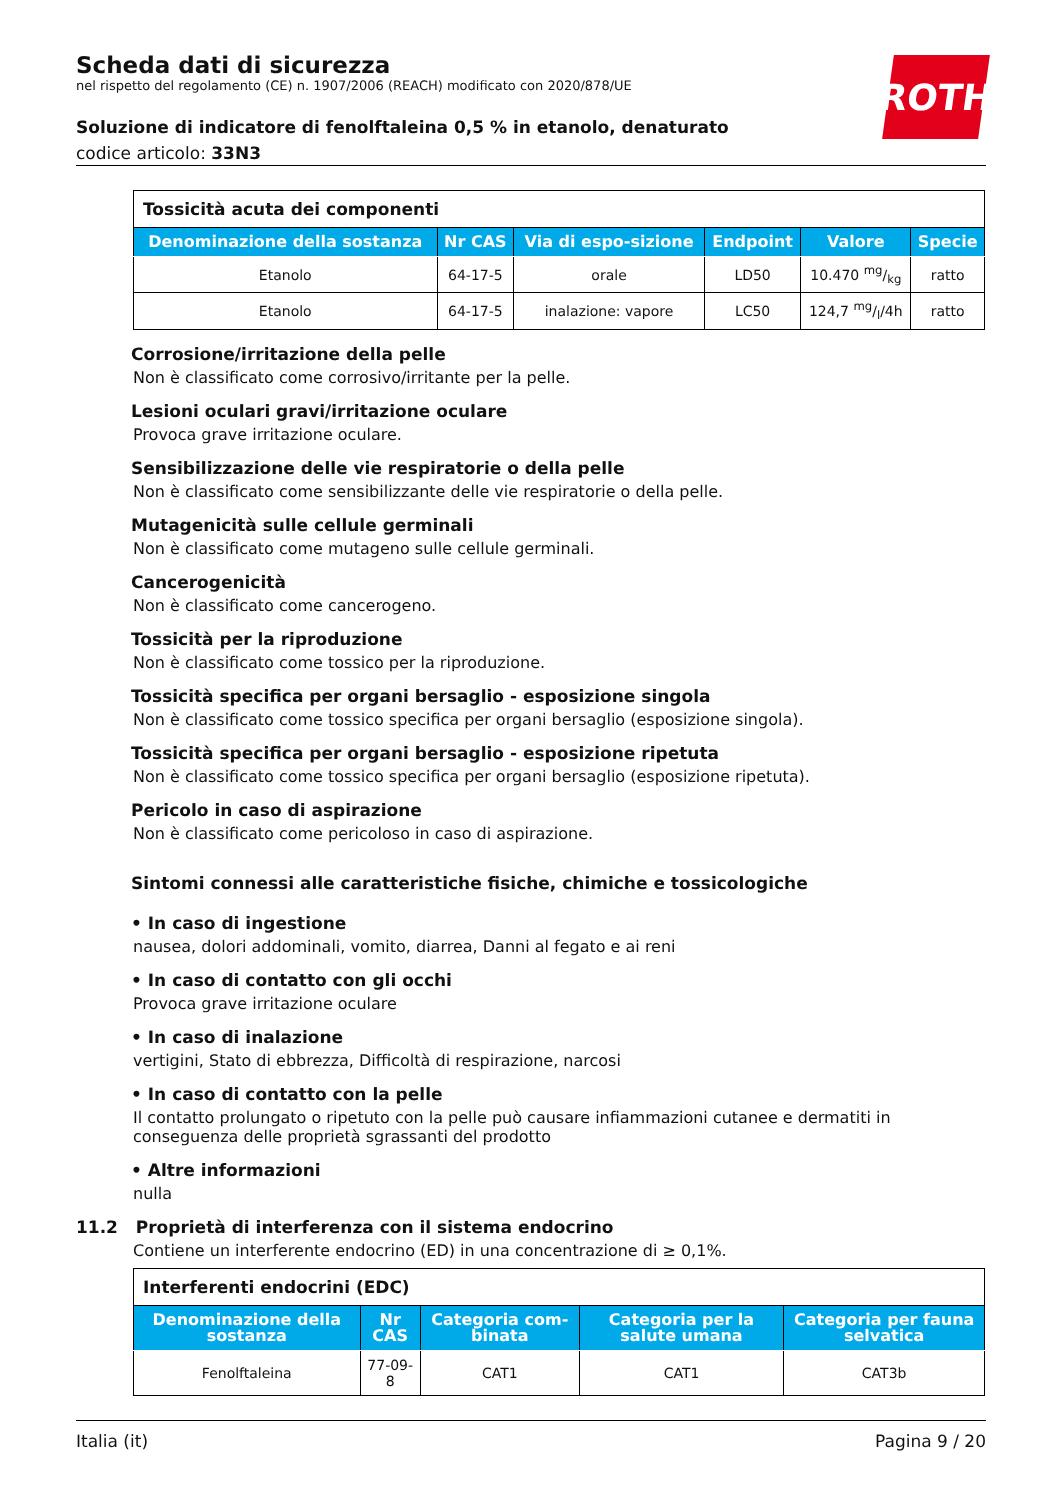Scheda dati di sicurezza
nel rispetto del regolamento (CE) n. 1907/2006 (REACH) modificato con 2020/878/UE
Soluzione di indicatore di fenolftaleina 0,5 % in etanolo, denaturato
codice articolo: 33N3
ROTH
| Tossicità acuta dei componenti | | | | | |
| Denominazione della sostanza | Nr CAS | Via di espo-sizione | Endpoint | Valore | Specie |
| Etanolo | 64-17-5 | orale | LD50 | 10.470 mg/kg | ratto |
| Etanolo | 64-17-5 | inalazione: vapore | LC50 | 124,7 mg/l/4h | ratto |
Corrosione/irritazione della pelle
Non è classificato come corrosivo/irritante per la pelle.
Lesioni oculari gravi/irritazione oculare
Provoca grave irritazione oculare.
Sensibilizzazione delle vie respiratorie o della pelle
Non è classificato come sensibilizzante delle vie respiratorie o della pelle.
Mutagenicità sulle cellule germinali
Non è classificato come mutageno sulle cellule germinali.
Cancerogenicità
Non è classificato come cancerogeno.
Tossicità per la riproduzione
Non è classificato come tossico per la riproduzione.
Tossicità specifica per organi bersaglio - esposizione singola
Non è classificato come tossico specifica per organi bersaglio (esposizione singola).
Tossicità specifica per organi bersaglio - esposizione ripetuta
Non è classificato come tossico specifica per organi bersaglio (esposizione ripetuta).
Pericolo in caso di aspirazione
Non è classificato come pericoloso in caso di aspirazione.
Sintomi connessi alle caratteristiche fisiche, chimiche e tossicologiche
• In caso di ingestione
nausea, dolori addominali, vomito, diarrea, Danni al fegato e ai reni
• In caso di contatto con gli occhi
Provoca grave irritazione oculare
• In caso di inalazione
vertigini, Stato di ebbrezza, Difficoltà di respirazione, narcosi
• In caso di contatto con la pelle
Il contatto prolungato o ripetuto con la pelle può causare infiammazioni cutanee e dermatiti in conseguenza delle proprietà sgrassanti del prodotto
• Altre informazioni
nulla
11.2 Proprietà di interferenza con il sistema endocrino
Contiene un interferente endocrino (ED) in una concentrazione di ≥ 0,1%.
| Interferenti endocrini (EDC) | | | | |
| Denominazione della sostanza | Nr CAS | Categoria com-binata | Categoria per la salute umana | Categoria per fauna selvatica |
| Fenolftaleina | 77-09-8 | CAT1 | CAT1 | CAT3b |
Italia (it) Pagina 9 / 20